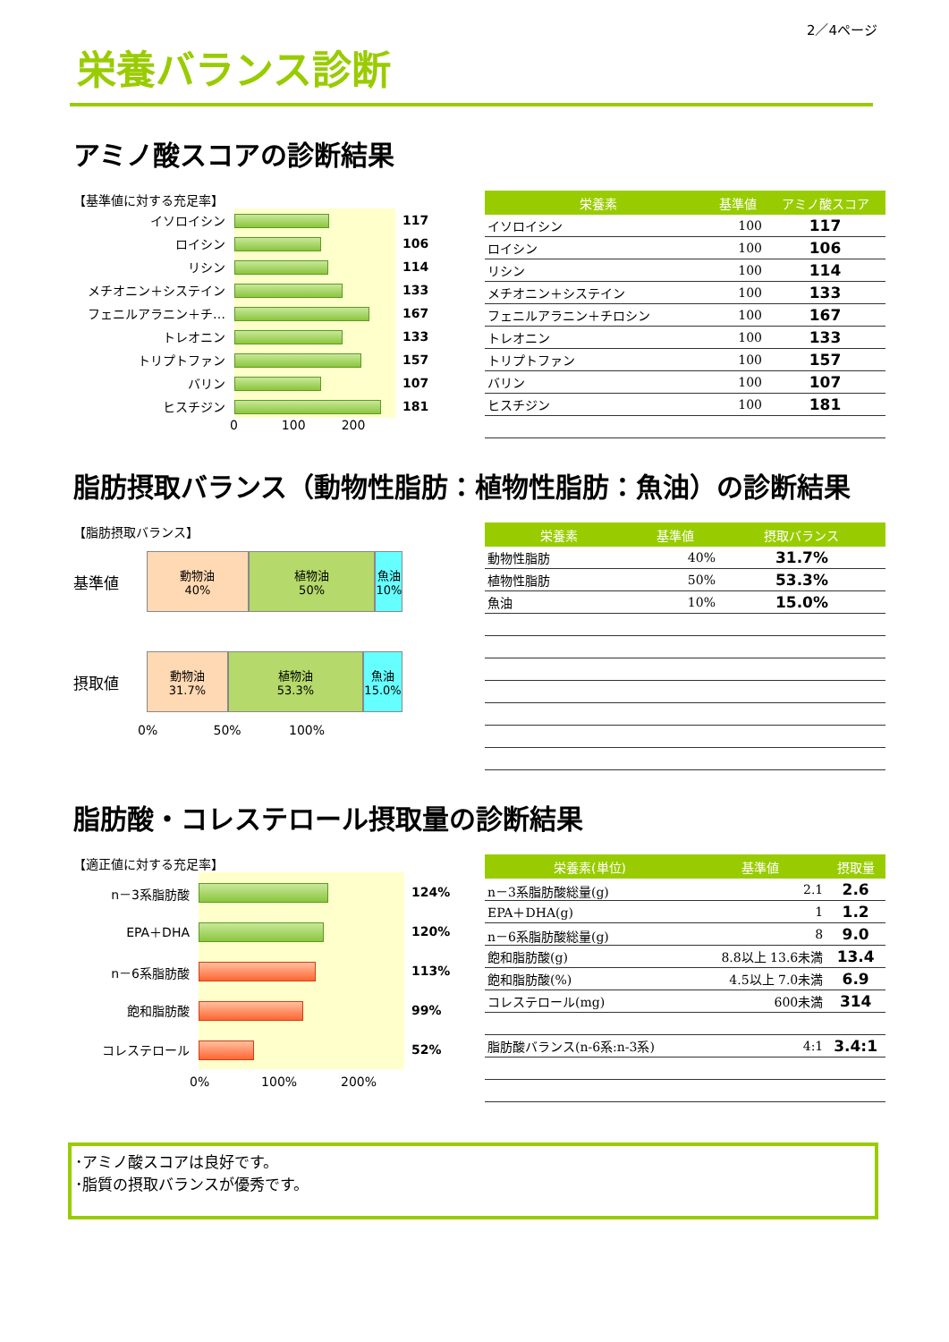2／4ページ
栄養バランス診断
アミノ酸スコアの診断結果
【基準値に対する充足率】
イソロイシン 117
ロイシン 106
リシン 114
メチオニン＋システイン 133
フェニルアラニン＋チ… 167
トレオニン 133
トリプトファン 157
バリン 107
ヒスチジン 181
0 100 200
| 栄養素 | 基準値 | アミノ酸スコア |
| --- | --- | --- |
| イソロイシン | 100 | 117 |
| ロイシン | 100 | 106 |
| リシン | 100 | 114 |
| メチオニン＋システイン | 100 | 133 |
| フェニルアラニン＋チロシン | 100 | 167 |
| トレオニン | 100 | 133 |
| トリプトファン | 100 | 157 |
| バリン | 100 | 107 |
| ヒスチジン | 100 | 181 |
脂肪摂取バランス（動物性脂肪：植物性脂肪：魚油）の診断結果
【脂肪摂取バランス】
基準値
動物油
40%
植物油
50%
魚油
10%
摂取値
動物油
31.7%
植物油
53.3%
魚油
15.0%
0% 50% 100%
| 栄養素 | 基準値 | 摂取バランス |
| --- | --- | --- |
| 動物性脂肪 | 40% | 31.7% |
| 植物性脂肪 | 50% | 53.3% |
| 魚油 | 10% | 15.0% |
脂肪酸・コレステロール摂取量の診断結果
【適正値に対する充足率】
n－3系脂肪酸 124%
EPA＋DHA 120%
n－6系脂肪酸 113%
飽和脂肪酸 99%
コレステロール 52%
0% 100% 200%
| 栄養素(単位) | 基準値 | 摂取量 |
| --- | --- | --- |
| n－3系脂肪酸総量(g) | 2.1 | 2.6 |
| EPA＋DHA(g) | 1 | 1.2 |
| n－6系脂肪酸総量(g) | 8 | 9.0 |
| 飽和脂肪酸(g) | 8.8以上 13.6未満 | 13.4 |
| 飽和脂肪酸(%) | 4.5以上 7.0未満 | 6.9 |
| コレステロール(mg) | 600未満 | 314 |
| 脂肪酸バランス(n-6系:n-3系) | 4:1 | 3.4:1 |
･アミノ酸スコアは良好です。
･脂質の摂取バランスが優秀です。